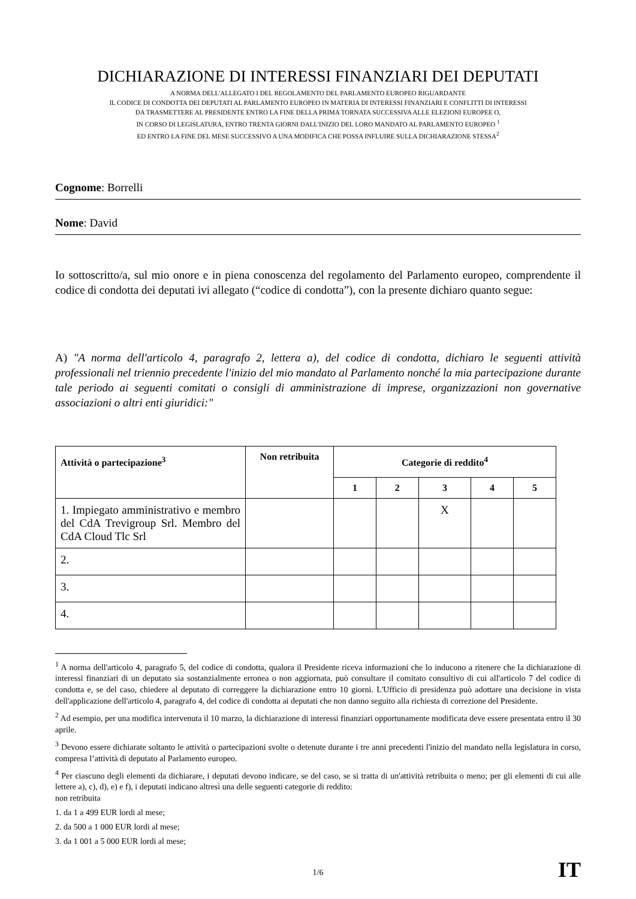DICHIARAZIONE DI INTERESSI FINANZIARI DEI DEPUTATI
A NORMA DELL'ALLEGATO I DEL REGOLAMENTO DEL PARLAMENTO EUROPEO RIGUARDANTE
IL CODICE DI CONDOTTA DEI DEPUTATI AL PARLAMENTO EUROPEO IN MATERIA DI INTERESSI FINANZIARI E CONFLITTI DI INTERESSI
DA TRASMETTERE AL PRESIDENTE ENTRO LA FINE DELLA PRIMA TORNATA SUCCESSIVA ALLE ELEZIONI EUROPEE O,
IN CORSO DI LEGISLATURA, ENTRO TRENTA GIORNI DALL'INIZIO DEL LORO MANDATO AL PARLAMENTO EUROPEO <sup>1</sup>
ED ENTRO LA FINE DEL MESE SUCCESSIVO A UNA MODIFICA CHE POSSA INFLUIRE SULLA DICHIARAZIONE STESSA<sup>2</sup>
Cognome: Borrelli
Nome: David
Io sottoscritto/a, sul mio onore e in piena conoscenza del regolamento del Parlamento europeo, comprendente il codice di condotta dei deputati ivi allegato (“codice di condotta”), con la presente dichiaro quanto segue:
A) "A norma dell'articolo 4, paragrafo 2, lettera a), del codice di condotta, dichiaro le seguenti attività professionali nel triennio precedente l'inizio del mio mandato al Parlamento nonché la mia partecipazione durante tale periodo ai seguenti comitati o consigli di amministrazione di imprese, organizzazioni non governative associazioni o altri enti giuridici:"
| Attività o partecipazione<sup>3</sup> | Non retribuita | Categorie di reddito<sup>4</sup> | | | | |
| --- | --- | --- | --- | --- | --- | --- |
| | | 1 | 2 | 3 | 4 | 5 |
| 1. Impiegato amministrativo e membro del CdA Trevigroup Srl. Membro del CdA Cloud Tlc Srl | | | | X | | |
| 2. | | | | | | |
| 3. | | | | | | |
| 4. | | | | | | |
<sup>1</sup> A norma dell'articolo 4, paragrafo 5, del codice di condotta, qualora il Presidente riceva informazioni che lo inducono a ritenere che la dichiarazione di interessi finanziari di un deputato sia sostanzialmente erronea o non aggiornata, può consultare il comitato consultivo di cui all'articolo 7 del codice di condotta e, se del caso, chiedere al deputato di correggere la dichiarazione entro 10 giorni. L'Ufficio di presidenza può adottare una decisione in vista dell'applicazione dell'articolo 4, paragrafo 4, del codice di condotta ai deputati che non danno seguito alla richiesta di correzione del Presidente.
<sup>2</sup> Ad esempio, per una modifica intervenuta il 10 marzo, la dichiarazione di interessi finanziari opportunamente modificata deve essere presentata entro il 30 aprile.
<sup>3</sup> Devono essere dichiarate soltanto le attività o partecipazioni svolte o detenute durante i tre anni precedenti l'inizio del mandato nella legislatura in corso, compresa l’attività di deputato al Parlamento europeo.
<sup>4</sup> Per ciascuno degli elementi da dichiarare, i deputati devono indicare, se del caso, se si tratta di un'attività retribuita o meno; per gli elementi di cui alle lettere a), c), d), e) e f), i deputati indicano altresì una delle seguenti categorie di reddito:
non retribuita
1. da 1 a 499 EUR lordi al mese;
2. da 500 a 1 000 EUR lordi al mese;
3. da 1 001 a 5 000 EUR lordi al mese;
1/6 IT